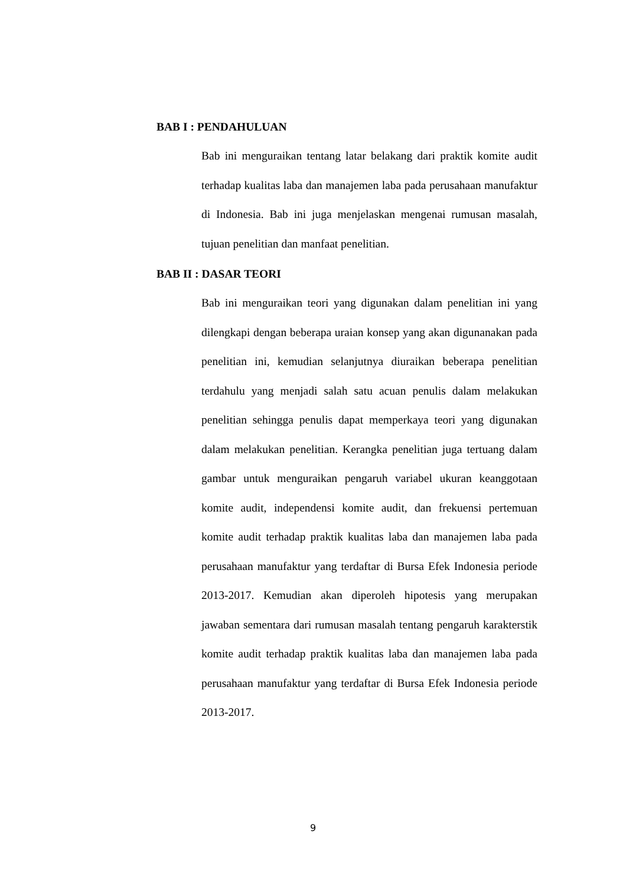BAB I : PENDAHULUAN
Bab ini menguraikan tentang latar belakang dari praktik komite audit terhadap kualitas laba dan manajemen laba pada perusahaan manufaktur di Indonesia. Bab ini juga menjelaskan mengenai rumusan masalah, tujuan penelitian dan manfaat penelitian.
BAB II : DASAR TEORI
Bab ini menguraikan teori yang digunakan dalam penelitian ini yang dilengkapi dengan beberapa uraian konsep yang akan digunanakan pada penelitian ini, kemudian selanjutnya diuraikan beberapa penelitian terdahulu yang menjadi salah satu acuan penulis dalam melakukan penelitian sehingga penulis dapat memperkaya teori yang digunakan dalam melakukan penelitian. Kerangka penelitian juga tertuang dalam gambar untuk menguraikan pengaruh variabel ukuran keanggotaan komite audit, independensi komite audit, dan frekuensi pertemuan komite audit terhadap praktik kualitas laba dan manajemen laba pada perusahaan manufaktur yang terdaftar di Bursa Efek Indonesia periode 2013-2017. Kemudian akan diperoleh hipotesis yang merupakan jawaban sementara dari rumusan masalah tentang pengaruh karakterstik komite audit terhadap praktik kualitas laba dan manajemen laba pada perusahaan manufaktur yang terdaftar di Bursa Efek Indonesia periode 2013-2017.
9